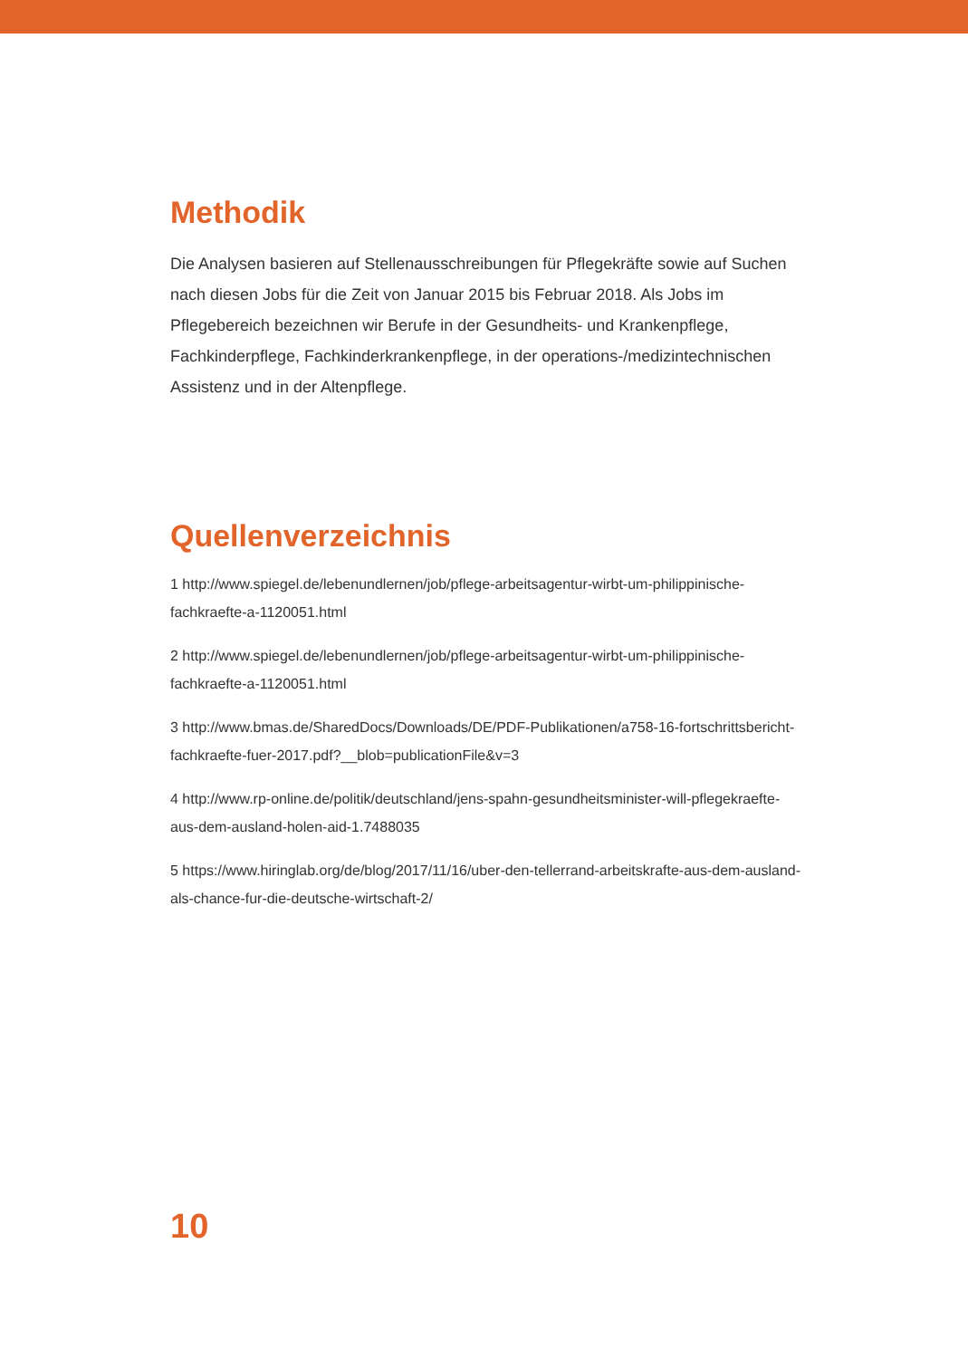Methodik
Die Analysen basieren auf Stellenausschreibungen für Pflegekräfte sowie auf Suchen nach diesen Jobs für die Zeit von Januar 2015 bis Februar 2018. Als Jobs im Pflegebereich bezeichnen wir Berufe in der Gesundheits- und Krankenpflege, Fachkinderpflege, Fachkinderkrankenpflege, in der operations-/medizintechnischen Assistenz und in der Altenpflege.
Quellenverzeichnis
1 http://www.spiegel.de/lebenundlernen/job/pflege-arbeitsagentur-wirbt-um-philippinische-fachkraefte-a-1120051.html
2 http://www.spiegel.de/lebenundlernen/job/pflege-arbeitsagentur-wirbt-um-philippinische-fachkraefte-a-1120051.html
3 http://www.bmas.de/SharedDocs/Downloads/DE/PDF-Publikationen/a758-16-fortschrittsbericht-fachkraefte-fuer-2017.pdf?__blob=publicationFile&v=3
4 http://www.rp-online.de/politik/deutschland/jens-spahn-gesundheitsminister-will-pflegekraefte-aus-dem-ausland-holen-aid-1.7488035
5 https://www.hiringlab.org/de/blog/2017/11/16/uber-den-tellerrand-arbeitskrafte-aus-dem-ausland-als-chance-fur-die-deutsche-wirtschaft-2/
10